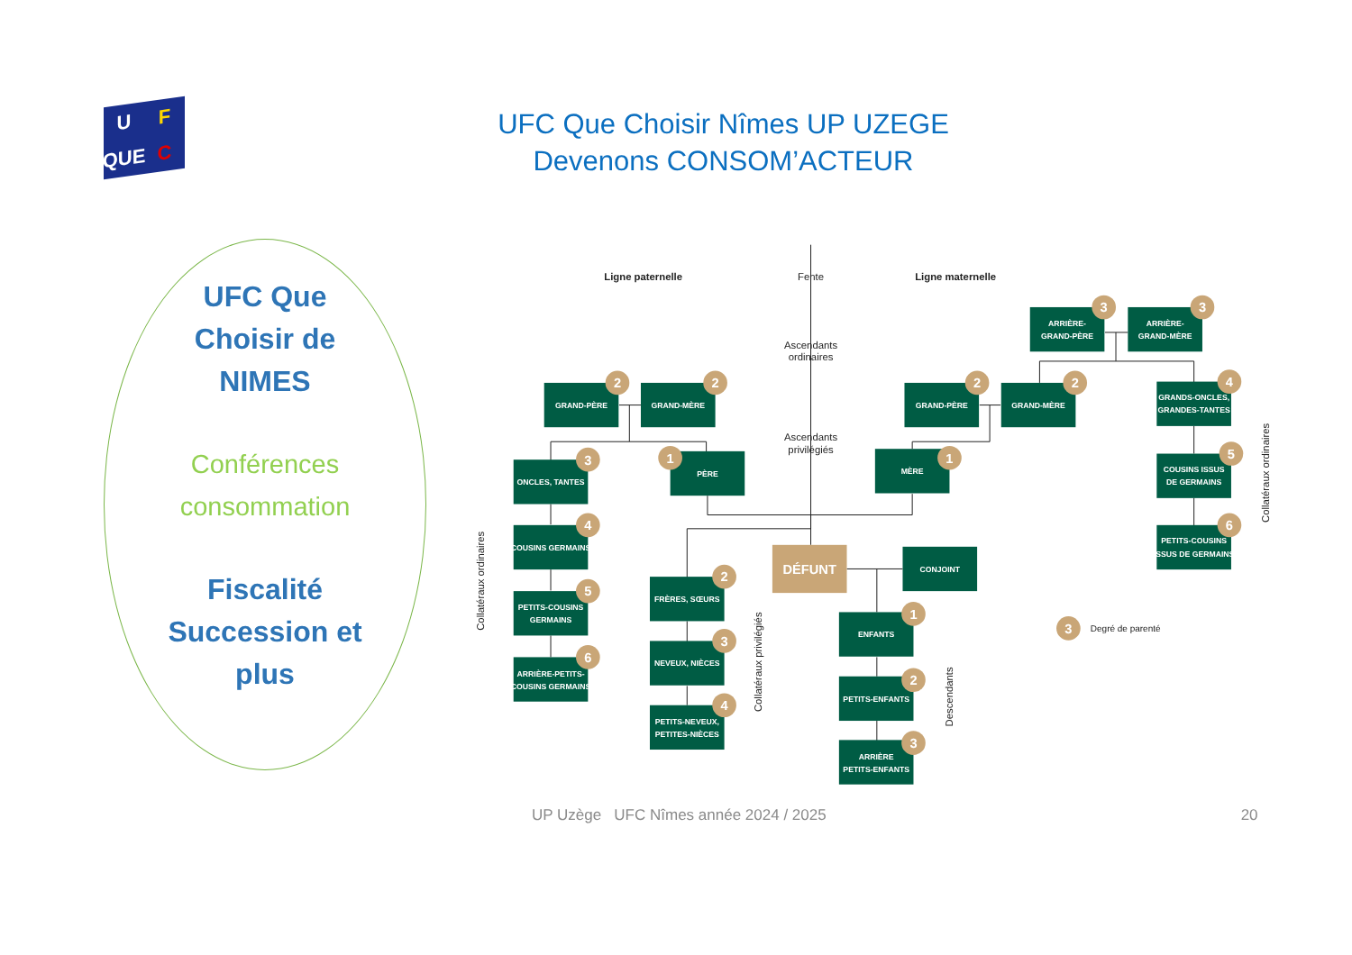U F QUE C
UFC Que Choisir Nîmes UP UZEGE
Devenons CONSOM’ACTEUR
UFC Que
Choisir de
NIMES
Conférences
consommation
Fiscalité
Succession et
plus
Ligne paternelle
Fente
Ligne maternelle
Ascendants
ordinaires
Ascendants
privilégiés
Collatéraux ordinaires
Collatéraux privilégiés
Descendants
Collatéraux ordinaires
Degré de parenté
GRAND-PÈRE
GRAND-MÈRE
GRAND-PÈRE
GRAND-MÈRE
ARRIÈRE-
GRAND-PÈRE
ARRIÈRE-
GRAND-MÈRE
GRANDS-ONCLES,
GRANDES-TANTES
COUSINS ISSUS
DE GERMAINS
PETITS-COUSINS
ISSUS DE GERMAINS
ONCLES, TANTES
PÈRE
MÈRE
COUSINS GERMAINS
PETITS-COUSINS
GERMAINS
ARRIÈRE-PETITS-
COUSINS GERMAINS
DÉFUNT
CONJOINT
FRÈRES, SŒURS
NEVEUX, NIÈCES
PETITS-NEVEUX,
PETITES-NIÈCES
ENFANTS
PETITS-ENFANTS
ARRIÈRE
PETITS-ENFANTS
2
2
2
2
3
3
4
5
6
3
1
1
4
5
6
2
3
4
1
2
3
3
UP Uzège UFC Nîmes année 2024 / 2025 20